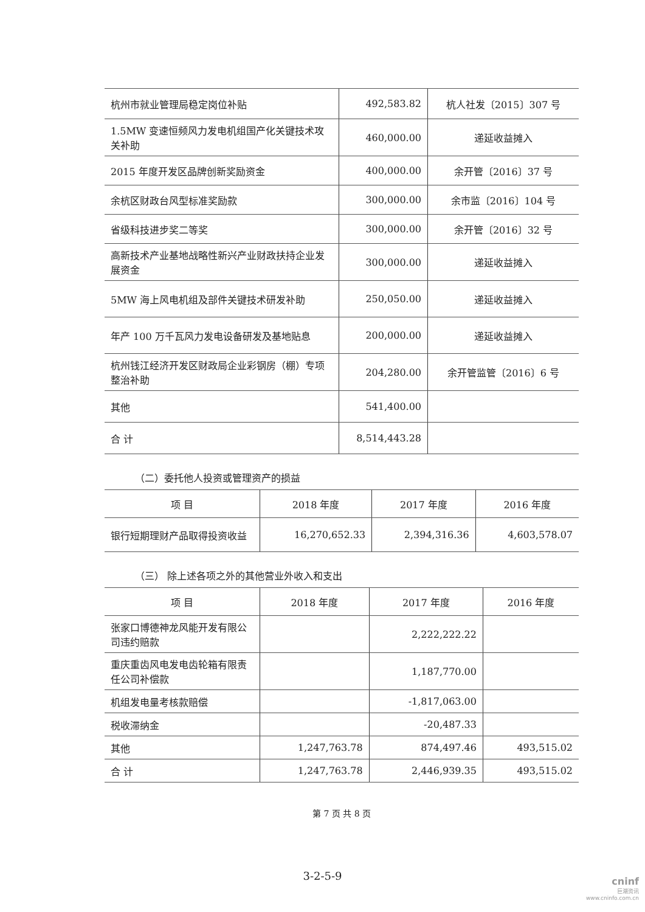| 杭州市就业管理局稳定岗位补贴 | 492,583.82 | 杭人社发〔2015〕307 号 |
| 1.5MW 变速恒频风力发电机组国产化关键技术攻关补助 | 460,000.00 | 递延收益摊入 |
| 2015 年度开发区品牌创新奖励资金 | 400,000.00 | 余开管〔2016〕37 号 |
| 余杭区财政台风型标准奖励款 | 300,000.00 | 余市监〔2016〕104 号 |
| 省级科技进步奖二等奖 | 300,000.00 | 余开管〔2016〕32 号 |
| 高新技术产业基地战略性新兴产业财政扶持企业发展资金 | 300,000.00 | 递延收益摊入 |
| 5MW 海上风电机组及部件关键技术研发补助 | 250,050.00 | 递延收益摊入 |
| 年产 100 万千瓦风力发电设备研发及基地贴息 | 200,000.00 | 递延收益摊入 |
| 杭州钱江经济开发区财政局企业彩钢房（棚）专项整治补助 | 204,280.00 | 余开管监管〔2016〕6 号 |
| 其他 | 541,400.00 | |
| 合 计 | 8,514,443.28 | |
（二）委托他人投资或管理资产的损益
| 项 目 | 2018 年度 | 2017 年度 | 2016 年度 |
| --- | --- | --- | --- |
| 银行短期理财产品取得投资收益 | 16,270,652.33 | 2,394,316.36 | 4,603,578.07 |
（三） 除上述各项之外的其他营业外收入和支出
| 项 目 | 2018 年度 | 2017 年度 | 2016 年度 |
| --- | --- | --- | --- |
| 张家口博德神龙风能开发有限公司违约赔款 | | 2,222,222.22 | |
| 重庆重齿风电发电齿轮箱有限责任公司补偿款 | | 1,187,770.00 | |
| 机组发电量考核款赔偿 | | -1,817,063.00 | |
| 税收滞纳金 | | -20,487.33 | |
| 其他 | 1,247,763.78 | 874,497.46 | 493,515.02 |
| 合 计 | 1,247,763.78 | 2,446,939.35 | 493,515.02 |
第 7 页 共 8 页
3-2-5-9 cninf
巨潮资讯
www.cninfo.com.cn